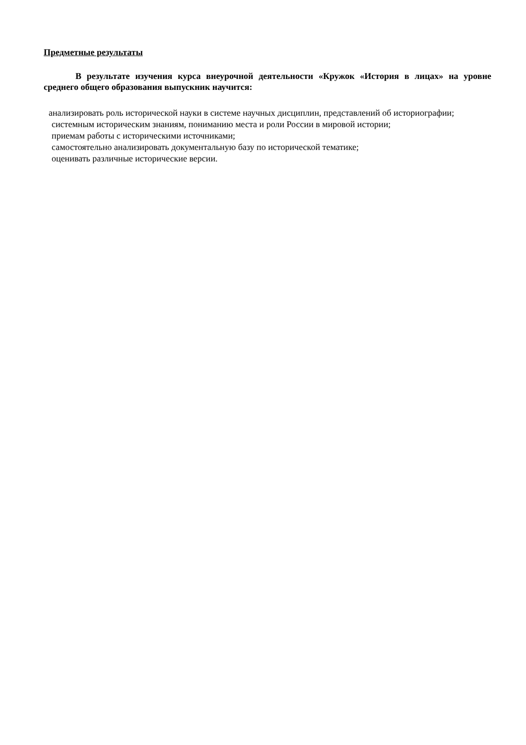Предметные результаты
В результате изучения курса внеурочной деятельности «Кружок «История в лицах» на уровне среднего общего образования выпускник научится:
анализировать роль исторической науки в системе научных дисциплин, представлений об историографии;
системным историческим знаниям, пониманию места и роли России в мировой истории;
приемам работы с историческими источниками;
самостоятельно анализировать документальную базу по исторической тематике;
оценивать различные исторические версии.